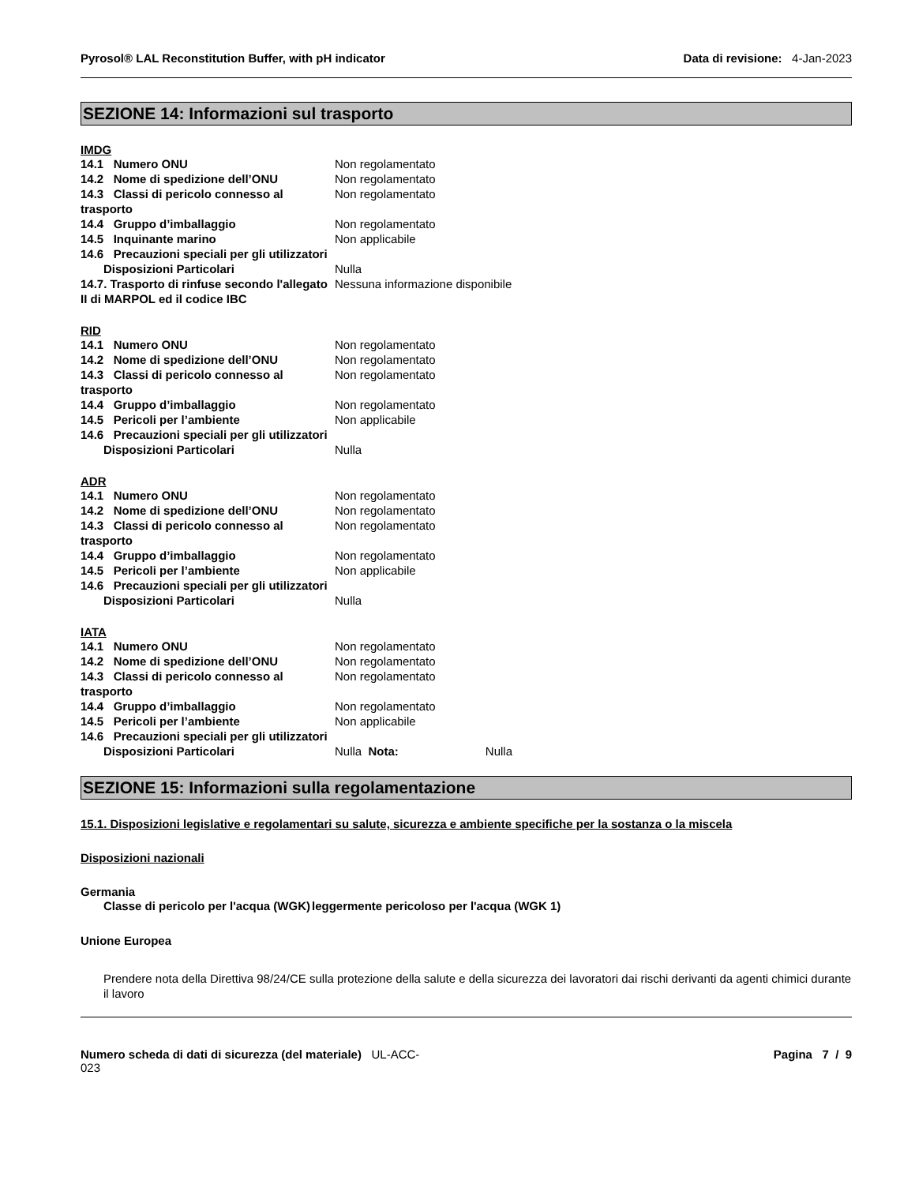Pyrosol® LAL Reconstitution Buffer, with pH indicator Data di revisione: 4-Jan-2023
SEZIONE 14: Informazioni sul trasporto
IMDG
| 14.1 Numero ONU | Non regolamentato |
| 14.2 Nome di spedizione dell’ONU | Non regolamentato |
| 14.3 Classi di pericolo connesso al trasporto | Non regolamentato |
| 14.4 Gruppo d’imballaggio | Non regolamentato |
| 14.5 Inquinante marino | Non applicabile |
| 14.6 Precauzioni speciali per gli utilizzatori | |
| Disposizioni Particolari | Nulla |
| 14.7. Trasporto di rinfuse secondo l'allegato II di MARPOL ed il codice IBC | Nessuna informazione disponibile |
RID
| 14.1 Numero ONU | Non regolamentato |
| 14.2 Nome di spedizione dell’ONU | Non regolamentato |
| 14.3 Classi di pericolo connesso al trasporto | Non regolamentato |
| 14.4 Gruppo d’imballaggio | Non regolamentato |
| 14.5 Pericoli per l’ambiente | Non applicabile |
| 14.6 Precauzioni speciali per gli utilizzatori | |
| Disposizioni Particolari | Nulla |
ADR
| 14.1 Numero ONU | Non regolamentato |
| 14.2 Nome di spedizione dell’ONU | Non regolamentato |
| 14.3 Classi di pericolo connesso al trasporto | Non regolamentato |
| 14.4 Gruppo d’imballaggio | Non regolamentato |
| 14.5 Pericoli per l’ambiente | Non applicabile |
| 14.6 Precauzioni speciali per gli utilizzatori | |
| Disposizioni Particolari | Nulla |
IATA
| 14.1 Numero ONU | Non regolamentato |
| 14.2 Nome di spedizione dell’ONU | Non regolamentato |
| 14.3 Classi di pericolo connesso al trasporto | Non regolamentato |
| 14.4 Gruppo d’imballaggio | Non regolamentato |
| 14.5 Pericoli per l’ambiente | Non applicabile |
| 14.6 Precauzioni speciali per gli utilizzatori | |
| Disposizioni Particolari | Nulla Nota: Nulla |
SEZIONE 15: Informazioni sulla regolamentazione
15.1. Disposizioni legislative e regolamentari su salute, sicurezza e ambiente specifiche per la sostanza o la miscela
Disposizioni nazionali
Germania
| Classe di pericolo per l'acqua (WGK) | leggermente pericoloso per l'acqua (WGK 1) |
Unione Europea
Prendere nota della Direttiva 98/24/CE sulla protezione della salute e della sicurezza dei lavoratori dai rischi derivanti da agenti chimici durante il lavoro
Numero scheda di dati di sicurezza (del materiale) UL-ACC-
023 Pagina 7 / 9